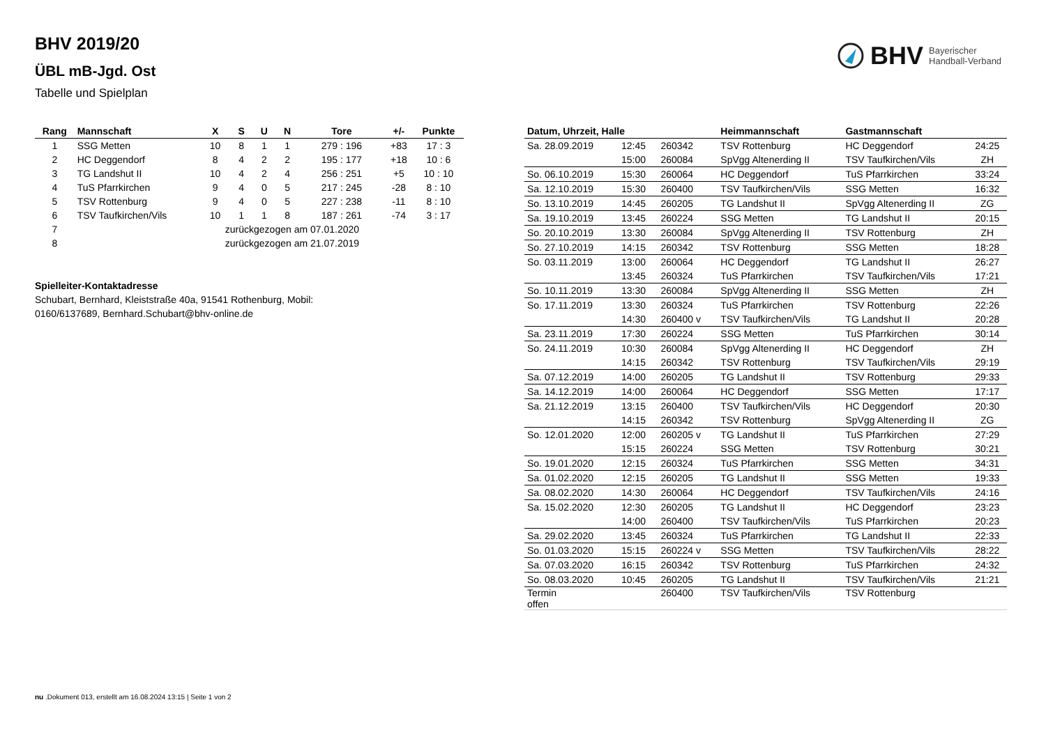BHV 2019/20
ÜBL mB-Jgd. Ost
Tabelle und Spielplan
BHV Bayerischer
Handball-Verband
| Rang | Mannschaft | X | S | U | N | Tore | +/- | Punkte |
| --- | --- | --- | --- | --- | --- | --- | --- | --- |
| 1 | SSG Metten | 10 | 8 | 1 | 1 | 279 : 196 | +83 | 17 : 3 |
| 2 | HC Deggendorf | 8 | 4 | 2 | 2 | 195 : 177 | +18 | 10 : 6 |
| 3 | TG Landshut II | 10 | 4 | 2 | 4 | 256 : 251 | +5 | 10 : 10 |
| 4 | TuS Pfarrkirchen | 9 | 4 | 0 | 5 | 217 : 245 | -28 | 8 : 10 |
| 5 | TSV Rottenburg | 9 | 4 | 0 | 5 | 227 : 238 | -11 | 8 : 10 |
| 6 | TSV Taufkirchen/Vils | 10 | 1 | 1 | 8 | 187 : 261 | -74 | 3 : 17 |
| 7 | | zurückgezogen am 07.01.2020 | | | | | | |
| 8 | | zurückgezogen am 21.07.2019 | | | | | | |
Spielleiter-Kontaktadresse
Schubart, Bernhard, Kleiststraße 40a, 91541 Rothenburg, Mobil: 0160/6137689, Bernhard.Schubart@bhv-online.de
| Datum, Uhrzeit, Halle | | | Heimmannschaft | Gastmannschaft | |
| --- | --- | --- | --- | --- | --- |
| Sa. 28.09.2019 | 12:45 | 260342 | TSV Rottenburg | HC Deggendorf | 24:25 |
| | 15:00 | 260084 | SpVgg Altenerding II | TSV Taufkirchen/Vils | ZH |
| So. 06.10.2019 | 15:30 | 260064 | HC Deggendorf | TuS Pfarrkirchen | 33:24 |
| Sa. 12.10.2019 | 15:30 | 260400 | TSV Taufkirchen/Vils | SSG Metten | 16:32 |
| So. 13.10.2019 | 14:45 | 260205 | TG Landshut II | SpVgg Altenerding II | ZG |
| Sa. 19.10.2019 | 13:45 | 260224 | SSG Metten | TG Landshut II | 20:15 |
| So. 20.10.2019 | 13:30 | 260084 | SpVgg Altenerding II | TSV Rottenburg | ZH |
| So. 27.10.2019 | 14:15 | 260342 | TSV Rottenburg | SSG Metten | 18:28 |
| So. 03.11.2019 | 13:00 | 260064 | HC Deggendorf | TG Landshut II | 26:27 |
| | 13:45 | 260324 | TuS Pfarrkirchen | TSV Taufkirchen/Vils | 17:21 |
| So. 10.11.2019 | 13:30 | 260084 | SpVgg Altenerding II | SSG Metten | ZH |
| So. 17.11.2019 | 13:30 | 260324 | TuS Pfarrkirchen | TSV Rottenburg | 22:26 |
| | 14:30 | 260400 v | TSV Taufkirchen/Vils | TG Landshut II | 20:28 |
| Sa. 23.11.2019 | 17:30 | 260224 | SSG Metten | TuS Pfarrkirchen | 30:14 |
| So. 24.11.2019 | 10:30 | 260084 | SpVgg Altenerding II | HC Deggendorf | ZH |
| | 14:15 | 260342 | TSV Rottenburg | TSV Taufkirchen/Vils | 29:19 |
| Sa. 07.12.2019 | 14:00 | 260205 | TG Landshut II | TSV Rottenburg | 29:33 |
| Sa. 14.12.2019 | 14:00 | 260064 | HC Deggendorf | SSG Metten | 17:17 |
| Sa. 21.12.2019 | 13:15 | 260400 | TSV Taufkirchen/Vils | HC Deggendorf | 20:30 |
| | 14:15 | 260342 | TSV Rottenburg | SpVgg Altenerding II | ZG |
| So. 12.01.2020 | 12:00 | 260205 v | TG Landshut II | TuS Pfarrkirchen | 27:29 |
| | 15:15 | 260224 | SSG Metten | TSV Rottenburg | 30:21 |
| So. 19.01.2020 | 12:15 | 260324 | TuS Pfarrkirchen | SSG Metten | 34:31 |
| Sa. 01.02.2020 | 12:15 | 260205 | TG Landshut II | SSG Metten | 19:33 |
| Sa. 08.02.2020 | 14:30 | 260064 | HC Deggendorf | TSV Taufkirchen/Vils | 24:16 |
| Sa. 15.02.2020 | 12:30 | 260205 | TG Landshut II | HC Deggendorf | 23:23 |
| | 14:00 | 260400 | TSV Taufkirchen/Vils | TuS Pfarrkirchen | 20:23 |
| Sa. 29.02.2020 | 13:45 | 260324 | TuS Pfarrkirchen | TG Landshut II | 22:33 |
| So. 01.03.2020 | 15:15 | 260224 v | SSG Metten | TSV Taufkirchen/Vils | 28:22 |
| Sa. 07.03.2020 | 16:15 | 260342 | TSV Rottenburg | TuS Pfarrkirchen | 24:32 |
| So. 08.03.2020 | 10:45 | 260205 | TG Landshut II | TSV Taufkirchen/Vils | 21:21 |
| Termin offen | | 260400 | TSV Taufkirchen/Vils | TSV Rottenburg | |
nu .Dokument 013, erstellt am 16.08.2024 13:15 | Seite 1 von 2